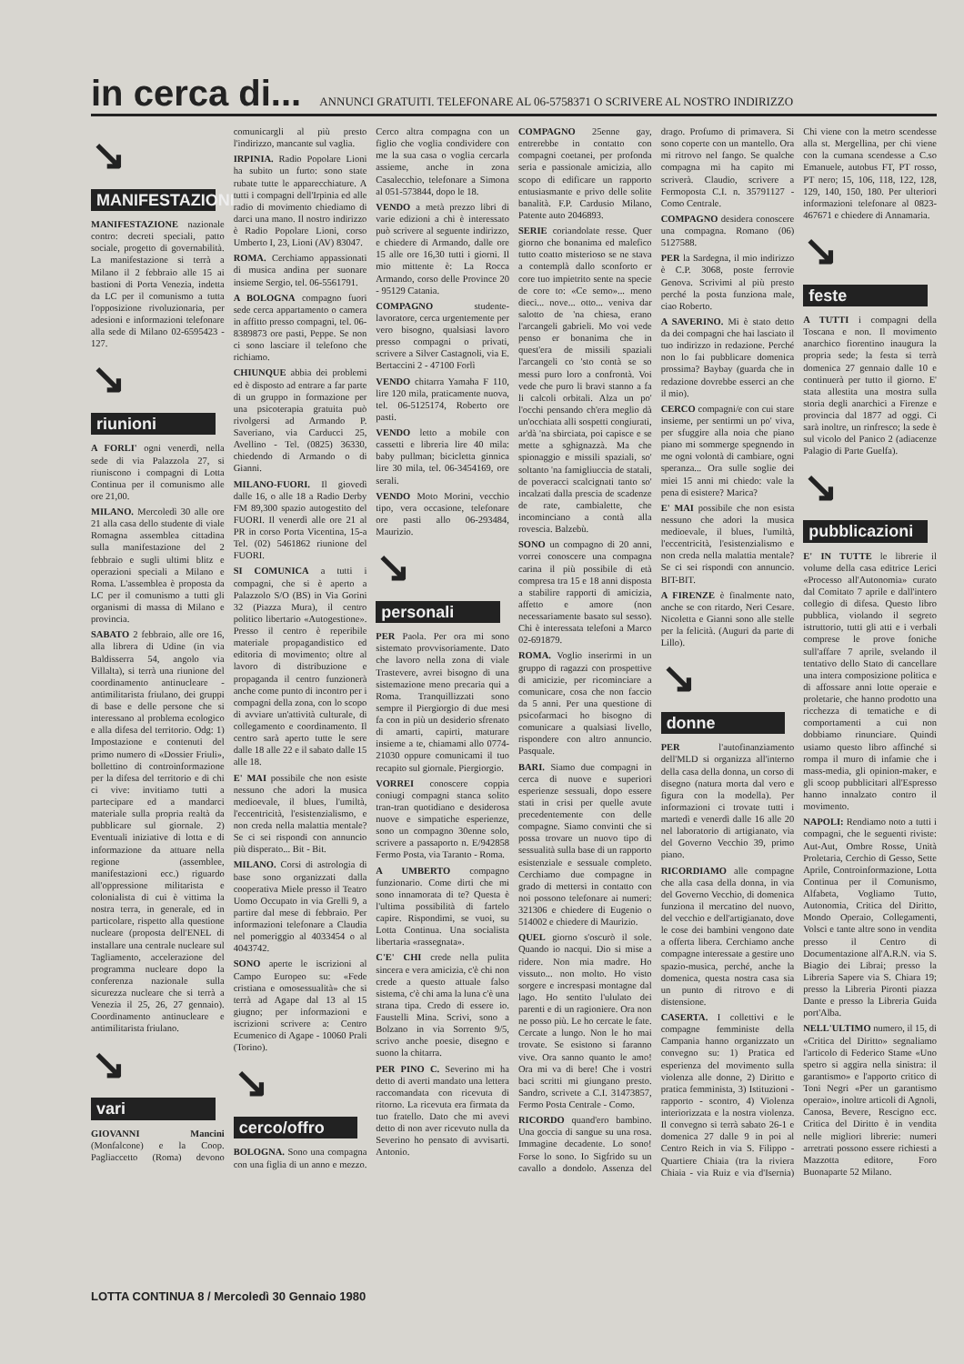in cerca di...
ANNUNCI GRATUITI. TELEFONARE AL 06-5758371 O SCRIVERE AL NOSTRO INDIRIZZO
↘
MANIFESTAZIONI
MANIFESTAZIONE nazionale contro: decreti speciali, patto sociale, progetto di governabilità. La manifestazione si terrà a Milano il 2 febbraio alle 15 ai bastioni di Porta Venezia, indetta da LC per il comunismo a tutta l'opposizione rivoluzionaria, per adesioni e informazioni telefonare alla sede di Milano 02-6595423 - 127.
↘
riunioni
A FORLI' ogni venerdì, nella sede di via Palazzola 27, si riuniscono i compagni di Lotta Continua per il comunismo alle ore 21,00.
MILANO. Mercoledì 30 alle ore 21 alla casa dello studente di viale Romagna assemblea cittadina sulla manifestazione del 2 febbraio e sugli ultimi blitz e operazioni speciali a Milano e Roma. L'assemblea è proposta da LC per il comunismo a tutti gli organismi di massa di Milano e provincia.
SABATO 2 febbraio, alle ore 16, alla librera di Udine (in via Baldisserra 54, angolo via Villalta), si terrà una riunione del coordinamento antinucleare - antimilitarista friulano, dei gruppi di base e delle persone che si interessano al problema ecologico e alla difesa del territorio. Odg: 1) Impostazione e contenuti del primo numero di «Dossier Friuli», bollettino di controinformazione per la difesa del territorio e di chi ci vive: invitiamo tutti a partecipare ed a mandarci materiale sulla propria realtà da pubblicare sul giornale. 2) Eventuali iniziative di lotta e di informazione da attuare nella regione (assemblee, manifestazioni ecc.) riguardo all'oppressione militarista e colonialista di cui è vittima la nostra terra, in generale, ed in particolare, rispetto alla questione nucleare (proposta dell'ENEL di installare una centrale nucleare sul Tagliamento, accelerazione del programma nucleare dopo la conferenza nazionale sulla sicurezza nucleare che si terrà a Venezia il 25, 26, 27 gennaio). Coordinamento antinucleare e antimilitarista friulano.
↘
vari
GIOVANNI Mancini (Monfalcone) e la Coop. Pagliaccetto (Roma) devono comunicargli al più presto l'indirizzo, mancante sul vaglia.
IRPINIA. Radio Popolare Lioni ha subito un furto: sono state rubate tutte le apparecchiature. A tutti i compagni dell'Irpinia ed alle radio di movimento chiediamo di darci una mano. Il nostro indirizzo è Radio Popolare Lioni, corso Umberto I, 23, Lioni (AV) 83047.
ROMA. Cerchiamo appassionati di musica andina per suonare insieme Sergio, tel. 06-5561791.
A BOLOGNA compagno fuori sede cerca appartamento o camera in affitto presso compagni, tel. 06-8389873 ore pasti, Peppe. Se non ci sono lasciare il telefono che richiamo.
CHIUNQUE abbia dei problemi ed è disposto ad entrare a far parte di un gruppo in formazione per una psicoterapia gratuita può rivolgersi ad Armando P. Saveriano, via Carducci 25, Avellino - Tel. (0825) 36330, chiedendo di Armando o di Gianni.
MILANO-FUORI. Il giovedì dalle 16, o alle 18 a Radio Derby FM 89,300 spazio autogestito del FUORI. Il venerdì alle ore 21 al PR in corso Porta Vicentina, 15-a Tel. (02) 5461862 riunione del FUORI.
SI COMUNICA a tutti i compagni, che si è aperto a Palazzolo S/O (BS) in Via Gorini 32 (Piazza Mura), il centro politico libertario «Autogestione». Presso il centro è reperibile materiale propagandistico ed editoria di movimento; oltre al lavoro di distribuzione e propaganda il centro funzionerà anche come punto di incontro per i compagni della zona, con lo scopo di avviare un'attività culturale, di collegamento e coordinamento. Il centro sarà aperto tutte le sere dalle 18 alle 22 e il sabato dalle 15 alle 18.
E' MAI possibile che non esiste nessuno che adori la musica medioevale, il blues, l'umiltà, l'eccentricità, l'esistenzialismo, e non creda nella malattia mentale? Se ci sei rispondi con annuncio più disperato... Bit - Bit.
MILANO. Corsi di astrologia di base sono organizzati dalla cooperativa Miele presso il Teatro Uomo Occupato in via Grelli 9, a partire dal mese di febbraio. Per informazioni telefonare a Claudia nel pomeriggio al 4033454 o al 4043742.
SONO aperte le iscrizioni al Campo Europeo su: «Fede cristiana e omosessualità» che si terrà ad Agape dal 13 al 15 giugno; per informazioni e iscrizioni scrivere a: Centro Ecumenico di Agape - 10060 Prali (Torino).
↘
cerco/offro
BOLOGNA. Sono una compagna con una figlia di un anno e mezzo. Cerco altra compagna con un figlio che voglia condividere con me la sua casa o voglia cercarla assieme, anche in zona Casalecchio, telefonare a Simona al 051-573844, dopo le 18.
VENDO a metà prezzo libri di varie edizioni a chi è interessato può scrivere al seguente indirizzo, e chiedere di Armando, dalle ore 15 alle ore 16,30 tutti i giorni. Il mio mittente è: La Rocca Armando, corso delle Province 20 - 95129 Catania.
COMPAGNO studente-lavoratore, cerca urgentemente per vero bisogno, qualsiasi lavoro presso compagni o privati, scrivere a Silver Castagnoli, via E. Bertaccini 2 - 47100 Forlì
VENDO chitarra Yamaha F 110, lire 120 mila, praticamente nuova, tel. 06-5125174, Roberto ore pasti.
VENDO letto a mobile con cassetti e libreria lire 40 mila: baby pullman; bicicletta ginnica lire 30 mila, tel. 06-3454169, ore serali.
VENDO Moto Morini, vecchio tipo, vera occasione, telefonare ore pasti allo 06-293484, Maurizio.
↘
personali
PER Paola. Per ora mi sono sistemato provvisoriamente. Dato che lavoro nella zona di viale Trastevere, avrei bisogno di una sistemazione meno precaria qui a Roma. Tranquillizzati sono sempre il Piergiorgio di due mesi fa con in più un desiderio sfrenato di amarti, capirti, maturare insieme a te, chiamami allo 0774-21030 oppure comunicami il tuo recapito sul giornale. Piergiorgio.
VORREI conoscere coppia coniugi compagni stanca solito tran-tran quotidiano e desiderosa nuove e simpatiche esperienze, sono un compagno 30enne solo, scrivere a passaporto n. E/942858 Fermo Posta, via Taranto - Roma.
A UMBERTO compagno funzionario. Come dirti che mi sono innamorata di te? Questa è l'ultima possibilità di fartelo capire. Rispondimi, se vuoi, su Lotta Continua. Una socialista libertaria «rassegnata».
C'E' CHI crede nella pulita sincera e vera amicizia, c'è chi non crede a questo attuale falso sistema, c'è chi ama la luna c'è una strana tipa. Credo di essere io. Faustelli Mina. Scrivi, sono a Bolzano in via Sorrento 9/5, scrivo anche poesie, disegno e suono la chitarra.
PER PINO C. Severino mi ha detto di averti mandato una lettera raccomandata con ricevuta di ritorno. La ricevuta era firmata da tuo fratello. Dato che mi avevi detto di non aver ricevuto nulla da Severino ho pensato di avvisarti. Antonio.
COMPAGNO 25enne gay, entrerebbe in contatto con compagni coetanei, per profonda seria e passionale amicizia, allo scopo di edificare un rapporto entusiasmante e privo delle solite banalità. F.P. Cardusio Milano, Patente auto 2046893.
SERIE coriandolate resse. Quer giorno che bonanima ed malefico tutto coatto misterioso se ne stava a contemplà dallo sconforto er core tuo impietrito sente na specie de core to: «Ce semo»... meno dieci... nove... otto... veniva dar salotto de 'na chiesa, erano l'arcangeli gabrieli. Mo voi vede penso er bonanima che in quest'era de missili spaziali l'arcangeli co 'sto contà se so messi puro loro a confrontà. Voi vede che puro li bravi stanno a fa li calcoli orbitali. Alza un po' l'occhi pensando ch'era meglio dà un'occhiata alli sospetti congiurati, ar'dà 'na sbirciata, poi capisce e se mette a sghignazzà. Ma che spionaggio e missili spaziali, so' soltanto 'na famigliuccia de statali, de poveracci scalcignati tanto so' incalzati dalla prescia de scadenze de rate, cambialette, che incominciano a contà alla rovescia. Balzebù.
SONO un compagno di 20 anni, vorrei conoscere una compagna carina il più possibile di età compresa tra 15 e 18 anni disposta a stabilire rapporti di amicizia, affetto e amore (non necessariamente basato sul sesso). Chi è interessata telefoni a Marco 02-691879.
ROMA. Voglio inserirmi in un gruppo di ragazzi con prospettive di amicizie, per ricominciare a comunicare, cosa che non faccio da 5 anni. Per una questione di psicofarmaci ho bisogno di comunicare a qualsiasi livello, rispondere con altro annuncio. Pasquale.
BARI. Siamo due compagni in cerca di nuove e superiori esperienze sessuali, dopo essere stati in crisi per quelle avute precedentemente con delle compagne. Siamo convinti che si possa trovare un nuovo tipo di sessualità sulla base di un rapporto esistenziale e sessuale completo. Cerchiamo due compagne in grado di mettersi in contatto con noi possono telefonare ai numeri: 321306 e chiedere di Eugenio o 514002 e chiedere di Maurizio.
QUEL giorno s'oscurò il sole. Quando io nacqui. Dio si mise a ridere. Non mia madre. Ho vissuto... non molto. Ho visto sorgere e increspasi montagne dal lago. Ho sentito l'ululato dei parenti e di un ragioniere. Ora non ne posso più. Le ho cercate le fate. Cercate a lungo. Non le ho mai trovate. Se esistono si faranno vive. Ora sanno quanto le amo! Ora mi va di bere! Che i vostri baci scritti mi giungano presto. Sandro, scrivete a C.I. 31473857, Fermo Posta Centrale - Como.
RICORDO quand'ero bambino. Una goccia di sangue su una rosa. Immagine decadente. Lo sono! Forse lo sono. Io Sigfrido su un cavallo a dondolo. Assenza del drago. Profumo di primavera. Si sono coperte con un mantello. Ora mi ritrovo nel fango. Se qualche compagna mi ha capito mi scriverà. Claudio, scrivere a Fermoposta C.I. n. 35791127 - Como Centrale.
COMPAGNO desidera conoscere una compagna. Romano (06) 5127588.
PER la Sardegna, il mio indirizzo è C.P. 3068, poste ferrovie Genova. Scrivimi al più presto perché la posta funziona male, ciao Roberto.
A SAVERINO. Mi è stato detto da dei compagni che hai lasciato il tuo indirizzo in redazione. Perché non lo fai pubblicare domenica prossima? Baybay (guarda che in redazione dovrebbe esserci an che il mio).
CERCO compagni/e con cui stare insieme, per sentirmi un po' viva, per sfuggire alla noia che piano piano mi sommerge spegnendo in me ogni volontà di cambiare, ogni speranza... Ora sulle soglie dei miei 15 anni mi chiedo: vale la pena di esistere? Marica?
E' MAI possibile che non esista nessuno che adori la musica medioevale, il blues, l'umiltà, l'eccentricità, l'esistenzialismo e non creda nella malattia mentale? Se ci sei rispondi con annuncio. BIT-BIT.
A FIRENZE è finalmente nato, anche se con ritardo, Neri Cesare. Nicoletta e Gianni sono alle stelle per la felicità. (Auguri da parte di Lillo).
↘
donne
PER l'autofinanziamento dell'MLD si organizza all'interno della casa della donna, un corso di disegno (natura morta dal vero e figura con la modella). Per informazioni ci trovate tutti i martedì e venerdì dalle 16 alle 20 nel laboratorio di artigianato, via del Governo Vecchio 39, primo piano.
RICORDIAMO alle compagne che alla casa della donna, in via del Governo Vecchio, di domenica funziona il mercatino del nuovo, del vecchio e dell'artigianato, dove le cose dei bambini vengono date a offerta libera. Cerchiamo anche compagne interessate a gestire uno spazio-musica, perché, anche la domenica, questa nostra casa sia un punto di ritrovo e di distensione.
CASERTA. I collettivi e le compagne femministe della Campania hanno organizzato un convegno su: 1) Pratica ed esperienza del movimento sulla violenza alle donne, 2) Diritto e pratica femminista, 3) Istituzioni - rapporto - scontro, 4) Violenza interiorizzata e la nostra violenza. Il convegno si terrà sabato 26-1 e domenica 27 dalle 9 in poi al Centro Reich in via S. Filippo - Quartiere Chiaia (tra la riviera Chiaia - via Ruiz e via d'Isernia) Chi viene con la metro scendesse alla st. Mergellina, per chi viene con la cumana scendesse a C.so Emanuele, autobus FT, PT rosso, PT nero; 15, 106, 118, 122, 128, 129, 140, 150, 180. Per ulteriori informazioni telefonare al 0823-467671 e chiedere di Annamaria.
↘
feste
A TUTTI i compagni della Toscana e non. Il movimento anarchico fiorentino inaugura la propria sede; la festa si terrà domenica 27 gennaio dalle 10 e continuerà per tutto il giorno. E' stata allestita una mostra sulla storia degli anarchici a Firenze e provincia dal 1877 ad oggi. Ci sarà inoltre, un rinfresco; la sede è sul vicolo del Panico 2 (adiacenze Palagio di Parte Guelfa).
↘
pubblicazioni
E' IN TUTTE le librerie il volume della casa editrice Lerici «Processo all'Autonomia» curato dal Comitato 7 aprile e dall'intero collegio di difesa. Questo libro pubblica, violando il segreto istruttorio, tutti gli atti e i verbali comprese le prove foniche sull'affare 7 aprile, svelando il tentativo dello Stato di cancellare una intera composizione politica e di affossare anni lotte operaie e proletarie, che hanno prodotto una ricchezza di tematiche e di comportamenti a cui non dobbiamo rinunciare. Quindi usiamo questo libro affinché si rompa il muro di infamie che i mass-media, gli opinion-maker, e gli scoop pubblicitari all'Espresso hanno innalzato contro il movimento.
NAPOLI: Rendiamo noto a tutti i compagni, che le seguenti riviste: Aut-Aut, Ombre Rosse, Unità Proletaria, Cerchio di Gesso, Sette Aprile, Controinformazione, Lotta Continua per il Comunismo, Alfabeta, Vogliamo Tutto, Autonomia, Critica del Diritto, Mondo Operaio, Collegamenti, Volsci e tante altre sono in vendita presso il Centro di Documentazione all'A.R.N. via S. Biagio dei Librai; presso la Libreria Sapere via S. Chiara 19; presso la Libreria Pironti piazza Dante e presso la Libreria Guida port'Alba.
NELL'ULTIMO numero, il 15, di «Critica del Diritto» segnaliamo l'articolo di Federico Stame «Uno spetro si aggira nella sinistra: il garantismo» e l'apporto critico di Toni Negri «Per un garantismo operaio», inoltre articoli di Agnoli, Canosa, Bevere, Rescigno ecc. Critica del Diritto è in vendita nelle migliori librerie: numeri arretrati possono essere richiesti a Mazzotta editore, Foro Buonaparte 52 Milano.
LOTTA CONTINUA 8 / Mercoledì 30 Gennaio 1980